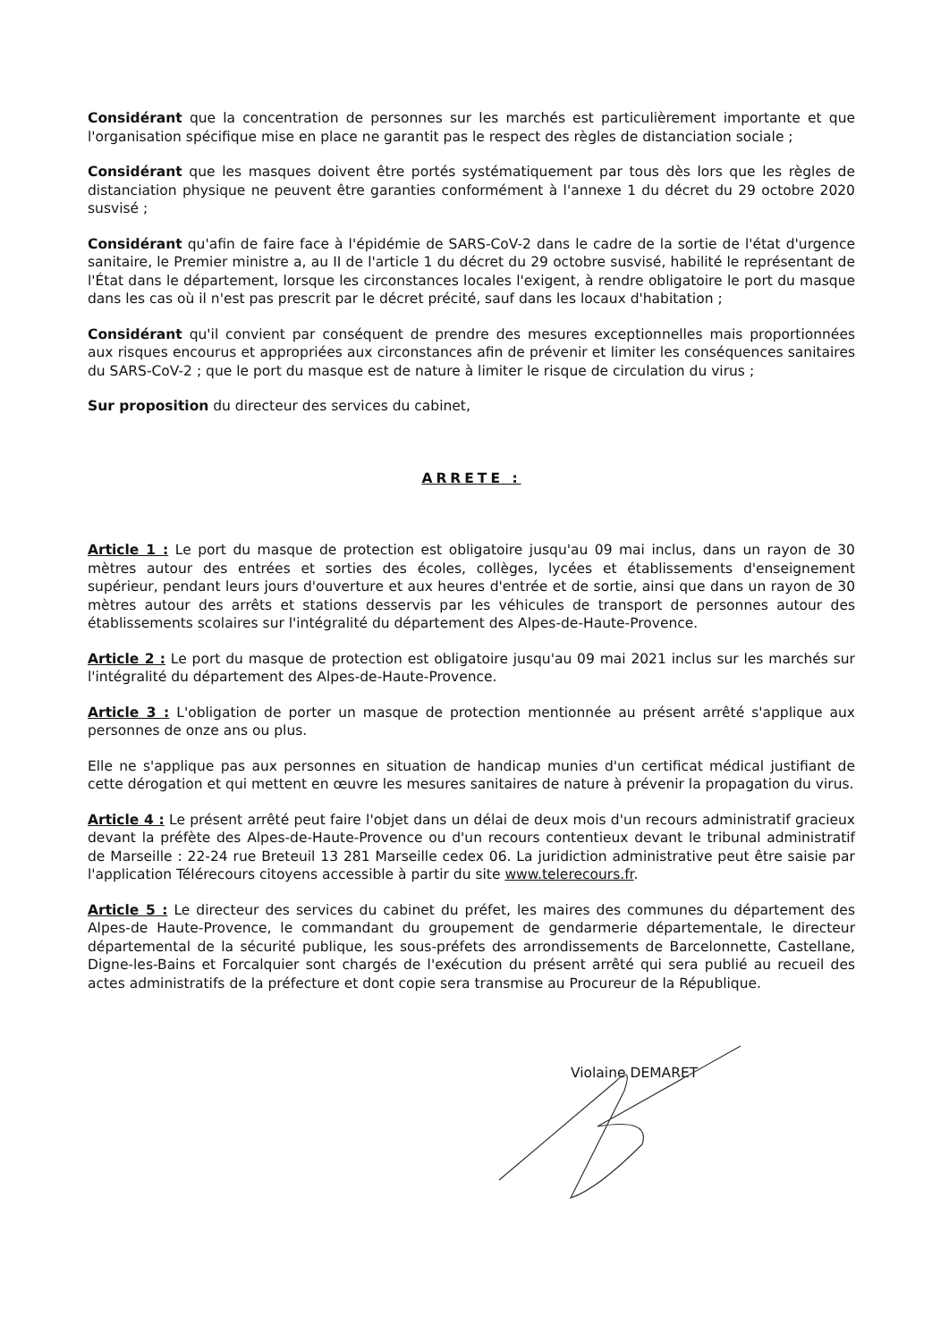Considérant que la concentration de personnes sur les marchés est particulièrement importante et que l'organisation spécifique mise en place ne garantit pas le respect des règles de distanciation sociale ;
Considérant que les masques doivent être portés systématiquement par tous dès lors que les règles de distanciation physique ne peuvent être garanties conformément à l'annexe 1 du décret du 29 octobre 2020 susvisé ;
Considérant qu'afin de faire face à l'épidémie de SARS-CoV-2 dans le cadre de la sortie de l'état d'urgence sanitaire, le Premier ministre a, au II de l'article 1 du décret du 29 octobre susvisé, habilité le représentant de l'État dans le département, lorsque les circonstances locales l'exigent, à rendre obligatoire le port du masque dans les cas où il n'est pas prescrit par le décret précité, sauf dans les locaux d'habitation ;
Considérant qu'il convient par conséquent de prendre des mesures exceptionnelles mais proportionnées aux risques encourus et appropriées aux circonstances afin de prévenir et limiter les conséquences sanitaires du SARS-CoV-2 ; que le port du masque est de nature à limiter le risque de circulation du virus ;
Sur proposition du directeur des services du cabinet,
ARRETE :
Article 1 : Le port du masque de protection est obligatoire jusqu'au 09 mai inclus, dans un rayon de 30 mètres autour des entrées et sorties des écoles, collèges, lycées et établissements d'enseignement supérieur, pendant leurs jours d'ouverture et aux heures d'entrée et de sortie, ainsi que dans un rayon de 30 mètres autour des arrêts et stations desservis par les véhicules de transport de personnes autour des établissements scolaires sur l'intégralité du département des Alpes-de-Haute-Provence.
Article 2 : Le port du masque de protection est obligatoire jusqu'au 09 mai 2021 inclus sur les marchés sur l'intégralité du département des Alpes-de-Haute-Provence.
Article 3 : L'obligation de porter un masque de protection mentionnée au présent arrêté s'applique aux personnes de onze ans ou plus.
Elle ne s'applique pas aux personnes en situation de handicap munies d'un certificat médical justifiant de cette dérogation et qui mettent en œuvre les mesures sanitaires de nature à prévenir la propagation du virus.
Article 4 : Le présent arrêté peut faire l'objet dans un délai de deux mois d'un recours administratif gracieux devant la préfète des Alpes-de-Haute-Provence ou d'un recours contentieux devant le tribunal administratif de Marseille : 22-24 rue Breteuil 13 281 Marseille cedex 06. La juridiction administrative peut être saisie par l'application Télérecours citoyens accessible à partir du site www.telerecours.fr.
Article 5 : Le directeur des services du cabinet du préfet, les maires des communes du département des Alpes-de Haute-Provence, le commandant du groupement de gendarmerie départementale, le directeur départemental de la sécurité publique, les sous-préfets des arrondissements de Barcelonnette, Castellane, Digne-les-Bains et Forcalquier sont chargés de l'exécution du présent arrêté qui sera publié au recueil des actes administratifs de la préfecture et dont copie sera transmise au Procureur de la République.
Violaine DEMARET